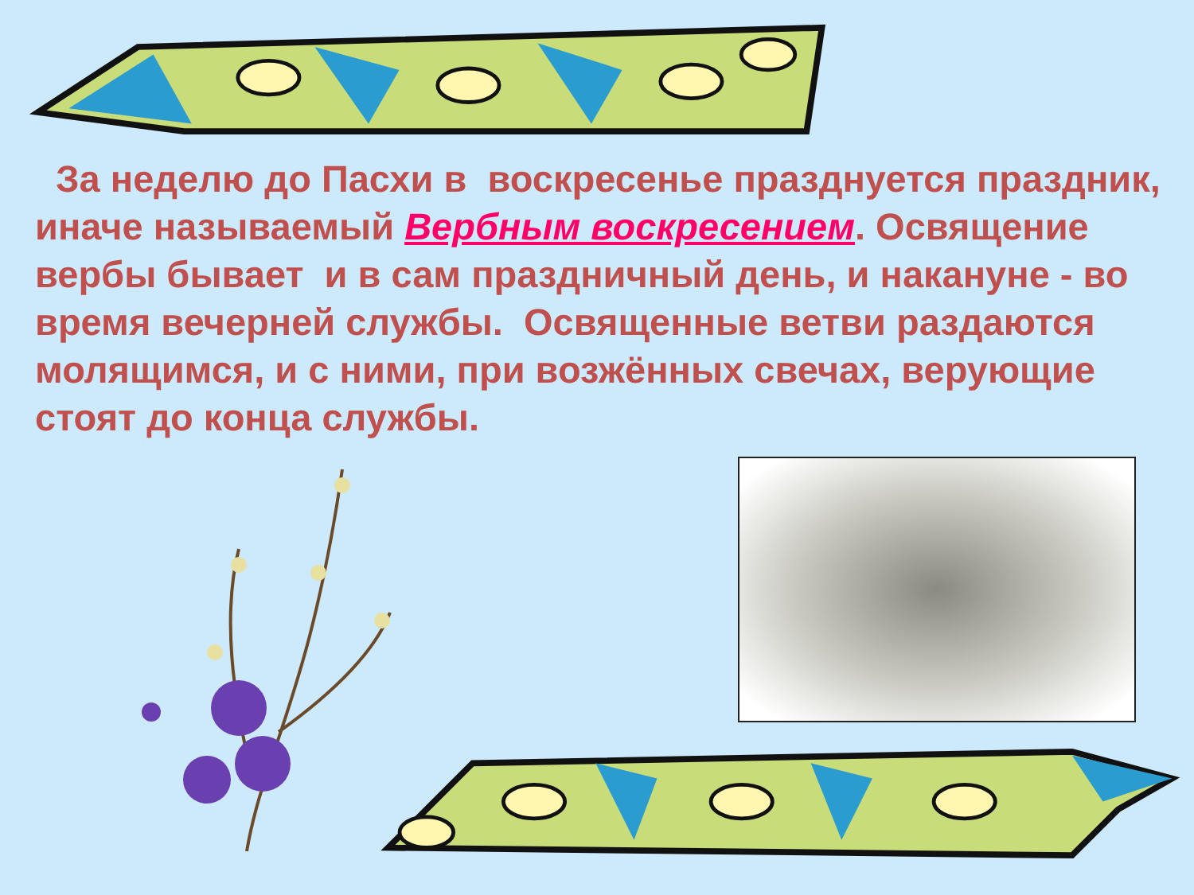За неделю до Пасхи в воскресенье празднуется праздник, иначе называемый Вербным воскресением. Освящение вербы бывает и в сам праздничный день, и накануне - во время вечерней службы. Освященные ветви раздаются молящимся, и с ними, при возжённых свечах, верующие стоят до конца службы.